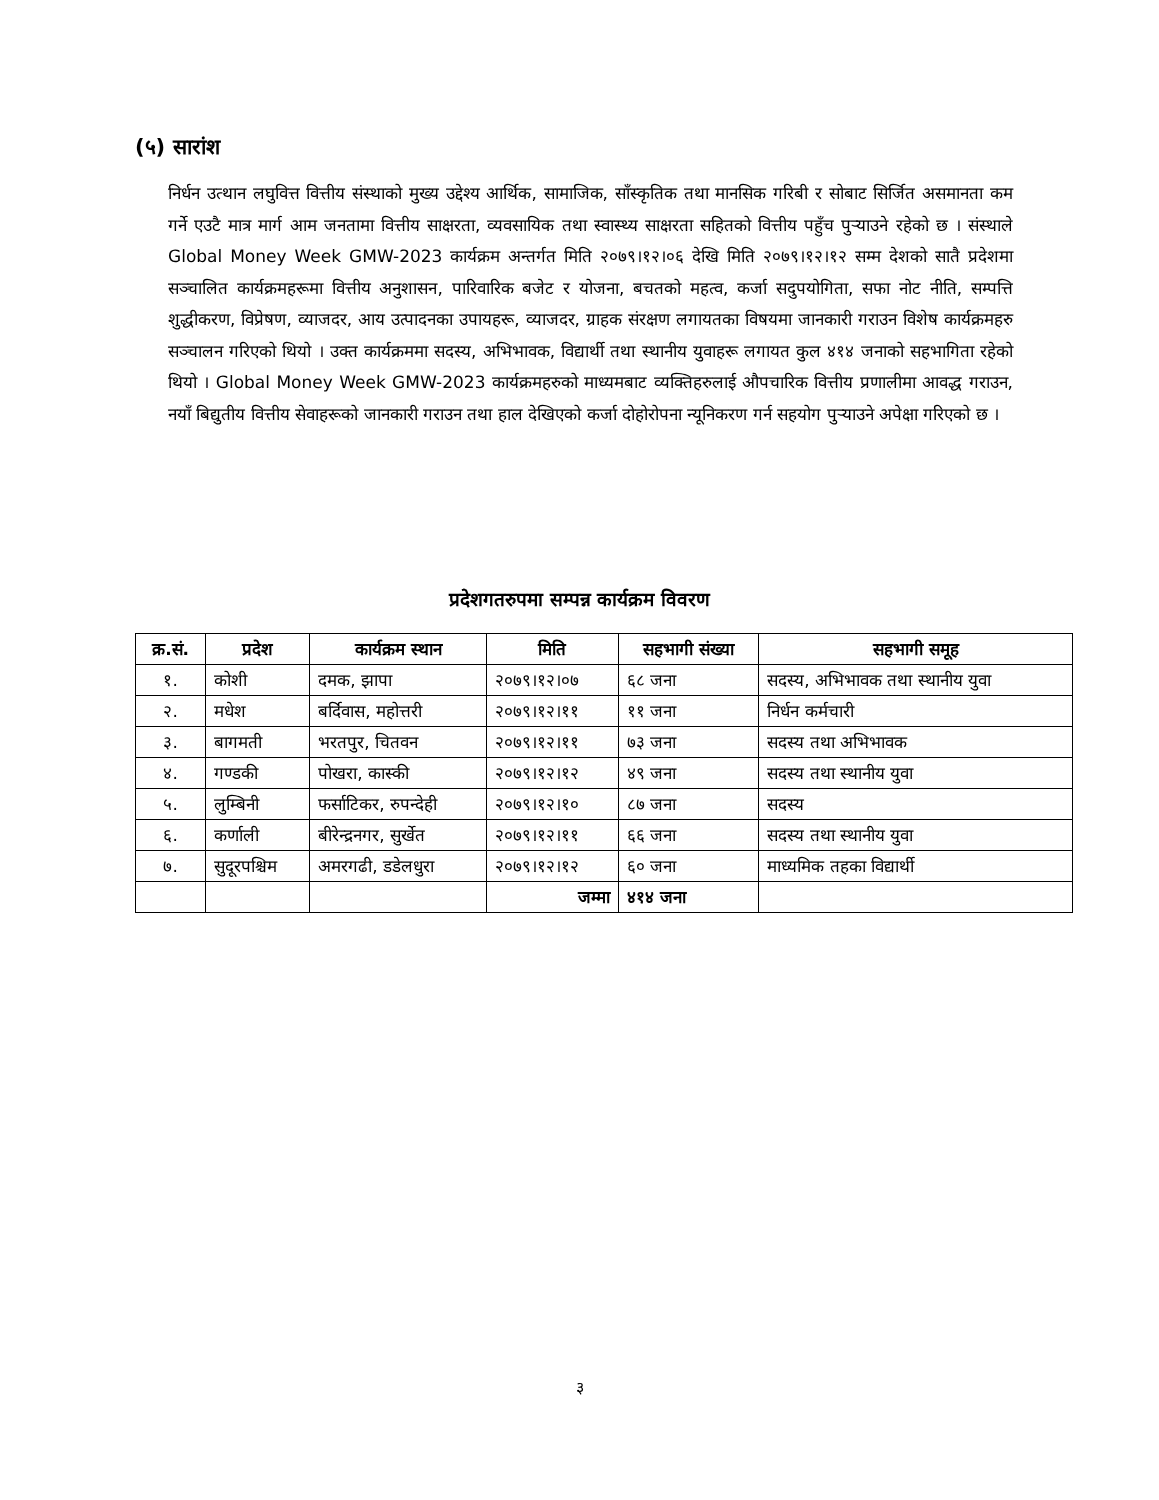(५) सारांश
निर्धन उत्थान लघुवित्त वित्तीय संस्थाको मुख्य उद्देश्य आर्थिक, सामाजिक, साँस्कृतिक तथा मानसिक गरिबी र सोबाट सिर्जित असमानता कम गर्ने एउटै मात्र मार्ग आम जनतामा वित्तीय साक्षरता, व्यवसायिक तथा स्वास्थ्य साक्षरता सहितको वित्तीय पहुँच पुऱ्याउने रहेको छ । संस्थाले Global Money Week GMW-2023 कार्यक्रम अन्तर्गत मिति २०७९।१२।०६ देखि मिति २०७९।१२।१२ सम्म देशको सातै प्रदेशमा सञ्चालित कार्यक्रमहरूमा वित्तीय अनुशासन, पारिवारिक बजेट र योजना, बचतको महत्व, कर्जा सदुपयोगिता, सफा नोट नीति, सम्पत्ति शुद्धीकरण, विप्रेषण, व्याजदर, आय उत्पादनका उपायहरू, व्याजदर, ग्राहक संरक्षण लगायतका विषयमा जानकारी गराउन विशेष कार्यक्रमहरु सञ्चालन गरिएको थियो । उक्त कार्यक्रममा सदस्य, अभिभावक, विद्यार्थी तथा स्थानीय युवाहरू लगायत कुल ४१४ जनाको सहभागिता रहेको थियो । Global Money Week GMW-2023 कार्यक्रमहरुको माध्यमबाट व्यक्तिहरुलाई औपचारिक वित्तीय प्रणालीमा आवद्ध गराउन, नयाँ बिद्युतीय वित्तीय सेवाहरूको जानकारी गराउन तथा हाल देखिएको कर्जा दोहोरोपना न्यूनिकरण गर्न सहयोग पुऱ्याउने अपेक्षा गरिएको छ ।
प्रदेशगतरुपमा सम्पन्न कार्यक्रम विवरण
| क्र.सं. | प्रदेश | कार्यक्रम स्थान | मिति | सहभागी संख्या | सहभागी समूह |
| --- | --- | --- | --- | --- | --- |
| १. | कोशी | दमक, झापा | २०७९।१२।०७ | ६८ जना | सदस्य, अभिभावक तथा स्थानीय युवा |
| २. | मधेश | बर्दिवास, महोत्तरी | २०७९।१२।११ | ११ जना | निर्धन कर्मचारी |
| ३. | बागमती | भरतपुर, चितवन | २०७९।१२।११ | ७३ जना | सदस्य तथा अभिभावक |
| ४. | गण्डकी | पोखरा, कास्की | २०७९।१२।१२ | ४९ जना | सदस्य तथा स्थानीय युवा |
| ५. | लुम्बिनी | फर्साटिकर, रुपन्देही | २०७९।१२।१० | ८७ जना | सदस्य |
| ६. | कर्णाली | बीरेन्द्रनगर, सुर्खेत | २०७९।१२।११ | ६६ जना | सदस्य तथा स्थानीय युवा |
| ७. | सुदूरपश्चिम | अमरगढी, डडेलधुरा | २०७९।१२।१२ | ६० जना | माध्यमिक तहका विद्यार्थी |
| | | | जम्मा | ४१४ जना | |
३